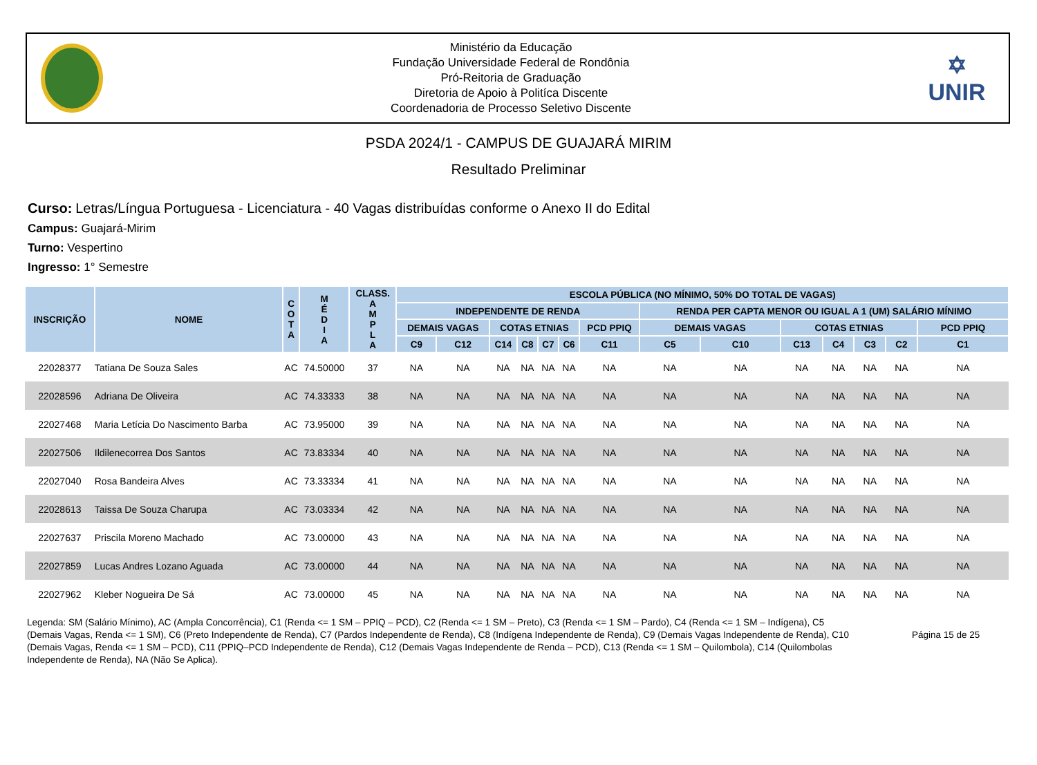Ministério da Educação
Fundação Universidade Federal de Rondônia
Pró-Reitoria de Graduação
Diretoria de Apoio à Politíca Discente
Coordenadoria de Processo Seletivo Discente
✡
UNIR
PSDA 2024/1 - CAMPUS DE GUAJARÁ MIRIM
Resultado Preliminar
Curso: Letras/Língua Portuguesa - Licenciatura - 40 Vagas distribuídas conforme o Anexo II do Edital
Campus: Guajará-Mirim
Turno: Vespertino
Ingresso: 1° Semestre
| INSCRIÇÃO | NOME | C O T A | M É D I A | CLASS. A M P L A | ESCOLA PÚBLICA (NO MÍNIMO, 50% DO TOTAL DE VAGAS) | | | | | | | | | | | | | |
| --- | --- | --- | --- | --- | --- | --- | --- | --- | --- | --- | --- | --- | --- | --- | --- | --- | --- | --- |
| | | | | | INDEPENDENTE DE RENDA | | | | | | | RENDA PER CAPTA MENOR OU IGUAL A 1 (UM) SALÁRIO MÍNIMO | | | | | | |
| | | | | | DEMAIS VAGAS | | COTAS ETNIAS | | | | PCD PPIQ | DEMAIS VAGAS | | COTAS ETNIAS | | | | PCD PPIQ |
| | | | | | C9 | C12 | C14 | C8 | C7 | C6 | C11 | C5 | C10 | C13 | C4 | C3 | C2 | C1 |
| 22028377 | Tatiana De Souza Sales | AC | 74.50000 | 37 | NA | NA | NA | NA | NA | NA | NA | NA | NA | NA | NA | NA | NA | NA |
| 22028596 | Adriana De Oliveira | AC | 74.33333 | 38 | NA | NA | NA | NA | NA | NA | NA | NA | NA | NA | NA | NA | NA | NA |
| 22027468 | Maria Letícia Do Nascimento Barba | AC | 73.95000 | 39 | NA | NA | NA | NA | NA | NA | NA | NA | NA | NA | NA | NA | NA | NA |
| 22027506 | Ildilenecorrea Dos Santos | AC | 73.83334 | 40 | NA | NA | NA | NA | NA | NA | NA | NA | NA | NA | NA | NA | NA | NA |
| 22027040 | Rosa Bandeira Alves | AC | 73.33334 | 41 | NA | NA | NA | NA | NA | NA | NA | NA | NA | NA | NA | NA | NA | NA |
| 22028613 | Taissa De Souza Charupa | AC | 73.03334 | 42 | NA | NA | NA | NA | NA | NA | NA | NA | NA | NA | NA | NA | NA | NA |
| 22027637 | Priscila Moreno Machado | AC | 73.00000 | 43 | NA | NA | NA | NA | NA | NA | NA | NA | NA | NA | NA | NA | NA | NA |
| 22027859 | Lucas Andres Lozano Aguada | AC | 73.00000 | 44 | NA | NA | NA | NA | NA | NA | NA | NA | NA | NA | NA | NA | NA | NA |
| 22027962 | Kleber Nogueira De Sá | AC | 73.00000 | 45 | NA | NA | NA | NA | NA | NA | NA | NA | NA | NA | NA | NA | NA | NA |
Legenda: SM (Salário Mínimo), AC (Ampla Concorrência), C1 (Renda <= 1 SM – PPIQ – PCD), C2 (Renda <= 1 SM – Preto), C3 (Renda <= 1 SM – Pardo), C4 (Renda <= 1 SM – Indígena), C5 (Demais Vagas, Renda <= 1 SM), C6 (Preto Independente de Renda), C7 (Pardos Independente de Renda), C8 (Indígena Independente de Renda), C9 (Demais Vagas Independente de Renda), C10 (Demais Vagas, Renda <= 1 SM – PCD), C11 (PPIQ–PCD Independente de Renda), C12 (Demais Vagas Independente de Renda – PCD), C13 (Renda <= 1 SM – Quilombola), C14 (Quilombolas Independente de Renda), NA (Não Se Aplica).
Página 15 de 25